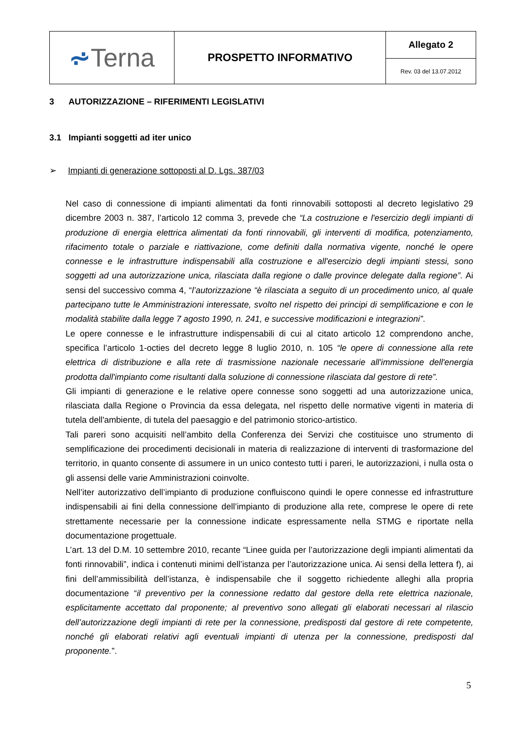| ⩫ Terna | PROSPETTO INFORMATIVO | Allegato 2 |
| | | Rev. 03 del 13.07.2012 |
3 AUTORIZZAZIONE – RIFERIMENTI LEGISLATIVI
3.1 Impianti soggetti ad iter unico
➢ Impianti di generazione sottoposti al D. Lgs. 387/03
Nel caso di connessione di impianti alimentati da fonti rinnovabili sottoposti al decreto legislativo 29 dicembre 2003 n. 387, l’articolo 12 comma 3, prevede che “La costruzione e l'esercizio degli impianti di produzione di energia elettrica alimentati da fonti rinnovabili, gli interventi di modifica, potenziamento, rifacimento totale o parziale e riattivazione, come definiti dalla normativa vigente, nonché le opere connesse e le infrastrutture indispensabili alla costruzione e all'esercizio degli impianti stessi, sono soggetti ad una autorizzazione unica, rilasciata dalla regione o dalle province delegate dalla regione”. Ai sensi del successivo comma 4, “l’autorizzazione “è rilasciata a seguito di un procedimento unico, al quale partecipano tutte le Amministrazioni interessate, svolto nel rispetto dei principi di semplificazione e con le modalità stabilite dalla legge 7 agosto 1990, n. 241, e successive modificazioni e integrazioni”.
Le opere connesse e le infrastrutture indispensabili di cui al citato articolo 12 comprendono anche, specifica l’articolo 1-octies del decreto legge 8 luglio 2010, n. 105 “le opere di connessione alla rete elettrica di distribuzione e alla rete di trasmissione nazionale necessarie all'immissione dell'energia prodotta dall'impianto come risultanti dalla soluzione di connessione rilasciata dal gestore di rete”.
Gli impianti di generazione e le relative opere connesse sono soggetti ad una autorizzazione unica, rilasciata dalla Regione o Provincia da essa delegata, nel rispetto delle normative vigenti in materia di tutela dell'ambiente, di tutela del paesaggio e del patrimonio storico-artistico.
Tali pareri sono acquisiti nell’ambito della Conferenza dei Servizi che costituisce uno strumento di semplificazione dei procedimenti decisionali in materia di realizzazione di interventi di trasformazione del territorio, in quanto consente di assumere in un unico contesto tutti i pareri, le autorizzazioni, i nulla osta o gli assensi delle varie Amministrazioni coinvolte.
Nell’iter autorizzativo dell’impianto di produzione confluiscono quindi le opere connesse ed infrastrutture indispensabili ai fini della connessione dell’impianto di produzione alla rete, comprese le opere di rete strettamente necessarie per la connessione indicate espressamente nella STMG e riportate nella documentazione progettuale.
L’art. 13 del D.M. 10 settembre 2010, recante “Linee guida per l’autorizzazione degli impianti alimentati da fonti rinnovabili”, indica i contenuti minimi dell’istanza per l’autorizzazione unica. Ai sensi della lettera f), ai fini dell’ammissibilità dell’istanza, è indispensabile che il soggetto richiedente alleghi alla propria documentazione “il preventivo per la connessione redatto dal gestore della rete elettrica nazionale, esplicitamente accettato dal proponente; al preventivo sono allegati gli elaborati necessari al rilascio dell’autorizzazione degli impianti di rete per la connessione, predisposti dal gestore di rete competente, nonché gli elaborati relativi agli eventuali impianti di utenza per la connessione, predisposti dal proponente.”.
5